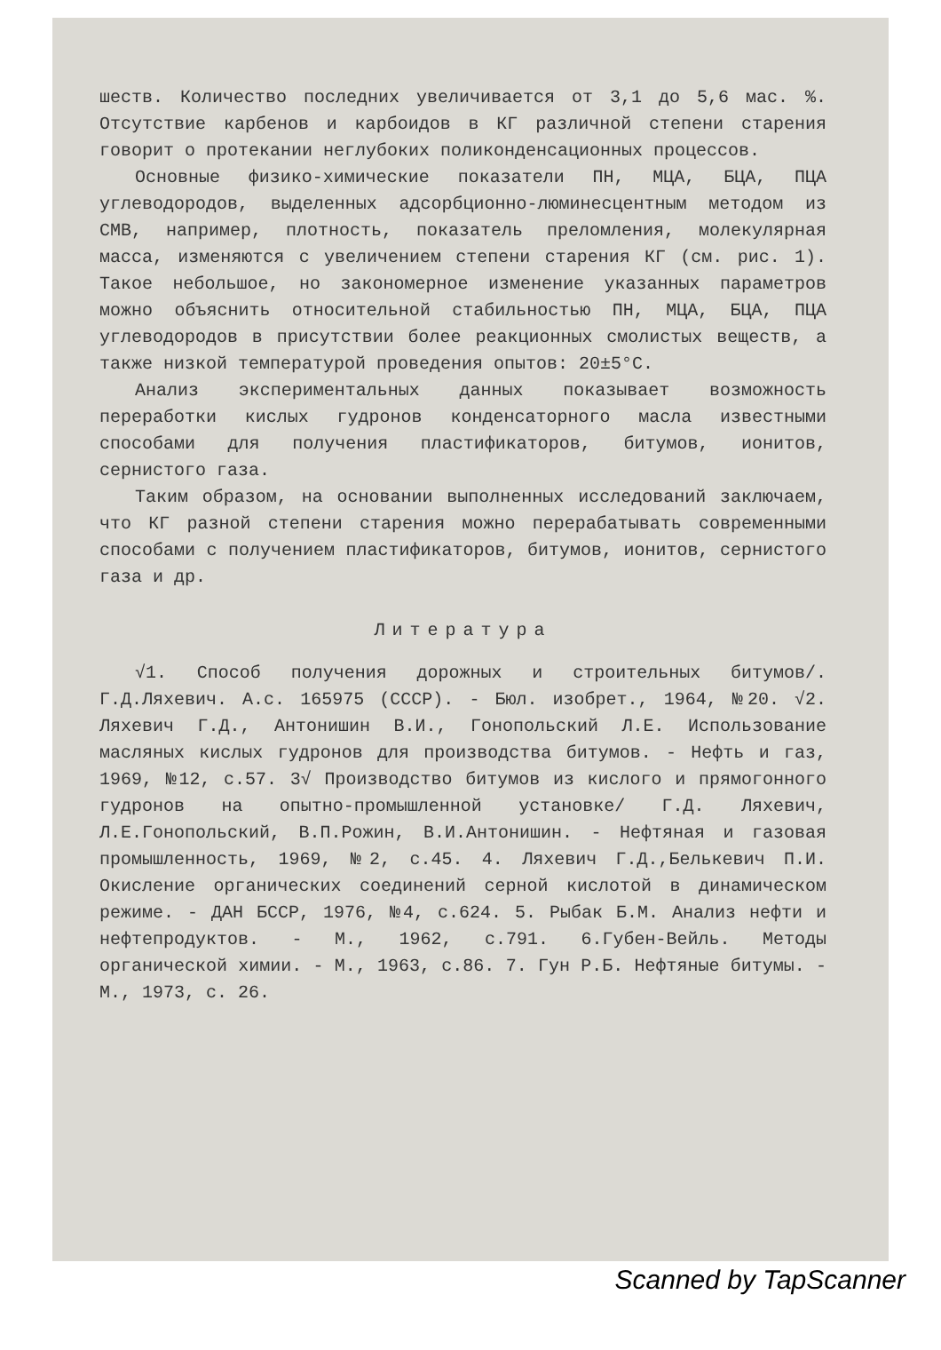шеств. Количество последних увеличивается от 3,1 до 5,6 мас. %. Отсутствие карбенов и карбоидов в КГ различной степени старения говорит о протекании неглубоких поликонденсационных процессов.
Основные физико-химические показатели ПН, МЦА, БЦА, ПЦА углеводородов, выделенных адсорбционно-люминесцентным методом из СМВ, например, плотность, показатель преломления, молекулярная масса, изменяются с увеличением степени старения КГ (см. рис. 1). Такое небольшое, но закономерное изменение указанных параметров можно объяснить относительной стабильностью ПН, МЦА, БЦА, ПЦА углеводородов в присутствии более реакционных смолистых веществ, а также низкой температурой проведения опытов: 20±5°С.
Анализ экспериментальных данных показывает возможность переработки кислых гудронов конденсаторного масла известными способами для получения пластификаторов, битумов, ионитов, сернистого газа.
Таким образом, на основании выполненных исследований заключаем, что КГ разной степени старения можно перерабатывать современными способами с получением пластификаторов, битумов, ионитов, сернистого газа и др.
Литература
√1. Способ получения дорожных и строительных битумов/. Г.Д.Ляхевич. А.с. 165975 (СССР). - Бюл. изобрет., 1964, №20. √2. Ляхевич Г.Д., Антонишин В.И., Гонопольский Л.Е. Использование масляных кислых гудронов для производства битумов. - Нефть и газ, 1969, №12, с.57. 3√ Производство битумов из кислого и прямогонного гудронов на опытно-промышленной установке/ Г.Д. Ляхевич, Л.Е.Гонопольский, В.П.Рожин, В.И.Антонишин. - Нефтяная и газовая промышленность, 1969, №2, с.45. 4. Ляхевич Г.Д.,Белькевич П.И. Окисление органических соединений серной кислотой в динамическом режиме. - ДАН БССР, 1976, №4, с.624. 5. Рыбак Б.М. Анализ нефти и нефтепродуктов. - М., 1962, с.791. 6.Губен-Вейль. Методы органической химии. - М., 1963, с.86. 7. Гун Р.Б. Нефтяные битумы. - М., 1973, с. 26.
Scanned by TapScanner